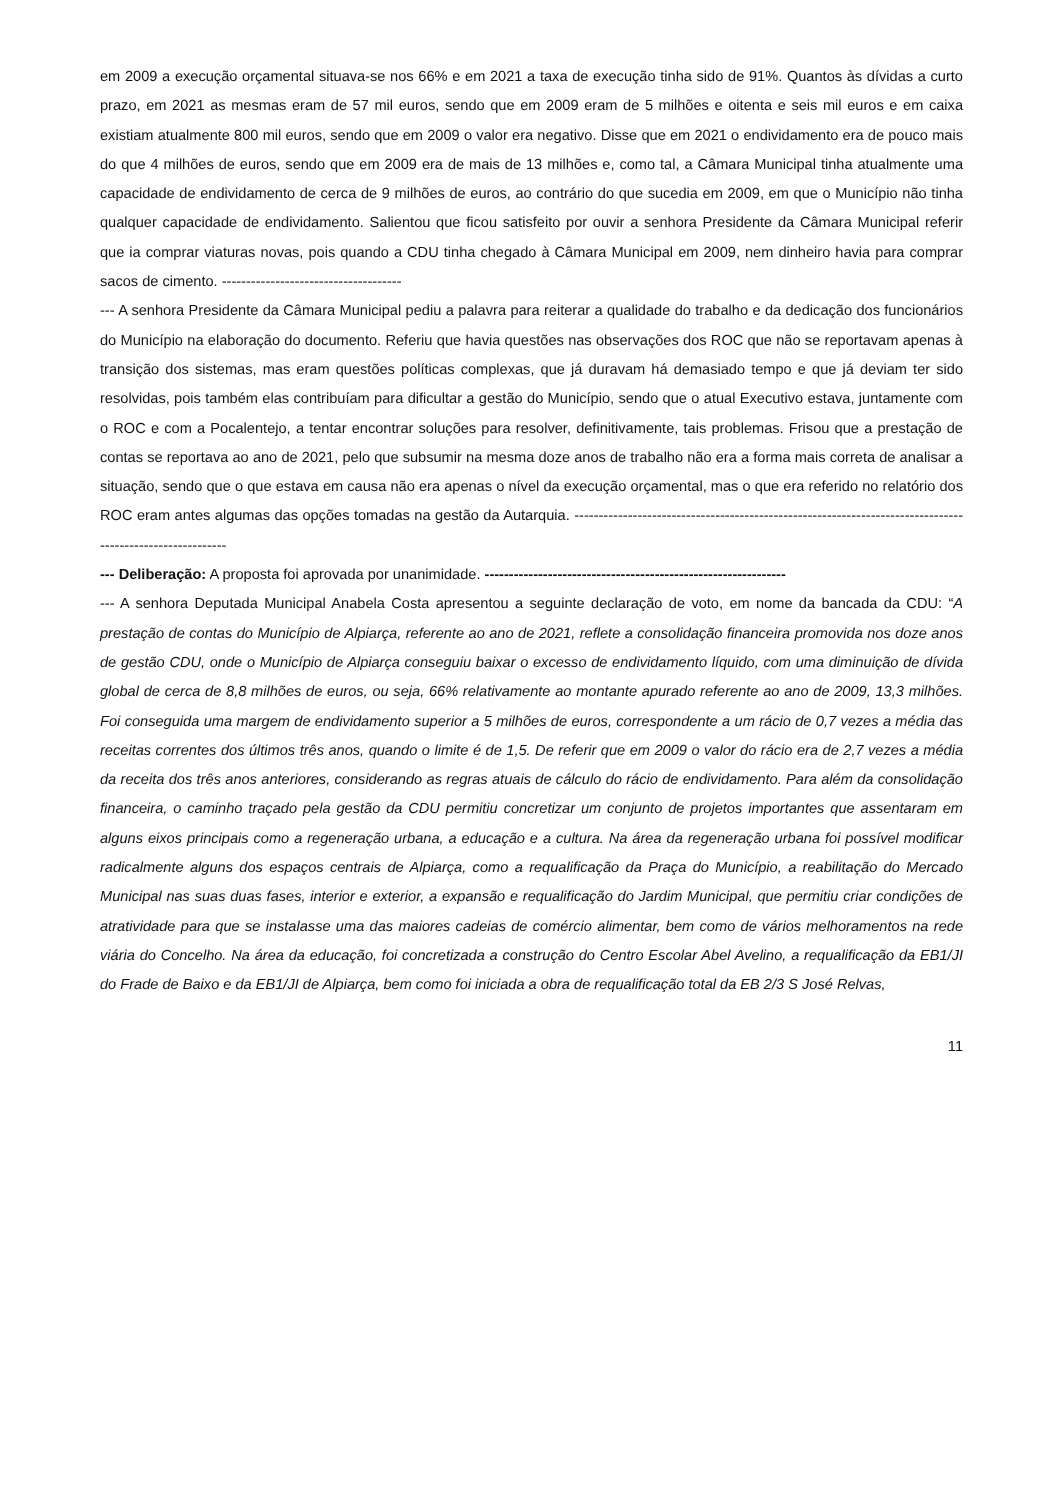em 2009 a execução orçamental situava-se nos 66% e em 2021 a taxa de execução tinha sido de 91%. Quantos às dívidas a curto prazo, em 2021 as mesmas eram de 57 mil euros, sendo que em 2009 eram de 5 milhões e oitenta e seis mil euros e em caixa existiam atualmente 800 mil euros, sendo que em 2009 o valor era negativo. Disse que em 2021 o endividamento era de pouco mais do que 4 milhões de euros, sendo que em 2009 era de mais de 13 milhões e, como tal, a Câmara Municipal tinha atualmente uma capacidade de endividamento de cerca de 9 milhões de euros, ao contrário do que sucedia em 2009, em que o Município não tinha qualquer capacidade de endividamento. Salientou que ficou satisfeito por ouvir a senhora Presidente da Câmara Municipal referir que ia comprar viaturas novas, pois quando a CDU tinha chegado à Câmara Municipal em 2009, nem dinheiro havia para comprar sacos de cimento. -------------------------------------
--- A senhora Presidente da Câmara Municipal pediu a palavra para reiterar a qualidade do trabalho e da dedicação dos funcionários do Município na elaboração do documento. Referiu que havia questões nas observações dos ROC que não se reportavam apenas à transição dos sistemas, mas eram questões políticas complexas, que já duravam há demasiado tempo e que já deviam ter sido resolvidas, pois também elas contribuíam para dificultar a gestão do Município, sendo que o atual Executivo estava, juntamente com o ROC e com a Pocalentejo, a tentar encontrar soluções para resolver, definitivamente, tais problemas. Frisou que a prestação de contas se reportava ao ano de 2021, pelo que subsumir na mesma doze anos de trabalho não era a forma mais correta de analisar a situação, sendo que o que estava em causa não era apenas o nível da execução orçamental, mas o que era referido no relatório dos ROC eram antes algumas das opções tomadas na gestão da Autarquia. ----------------------------------------------------------------------------------------------------------
--- Deliberação: A proposta foi aprovada por unanimidade. --------------------------------------------------------------
--- A senhora Deputada Municipal Anabela Costa apresentou a seguinte declaração de voto, em nome da bancada da CDU: “A prestação de contas do Município de Alpiarça, referente ao ano de 2021, reflete a consolidação financeira promovida nos doze anos de gestão CDU, onde o Município de Alpiarça conseguiu baixar o excesso de endividamento líquido, com uma diminuição de dívida global de cerca de 8,8 milhões de euros, ou seja, 66% relativamente ao montante apurado referente ao ano de 2009, 13,3 milhões. Foi conseguida uma margem de endividamento superior a 5 milhões de euros, correspondente a um rácio de 0,7 vezes a média das receitas correntes dos últimos três anos, quando o limite é de 1,5. De referir que em 2009 o valor do rácio era de 2,7 vezes a média da receita dos três anos anteriores, considerando as regras atuais de cálculo do rácio de endividamento. Para além da consolidação financeira, o caminho traçado pela gestão da CDU permitiu concretizar um conjunto de projetos importantes que assentaram em alguns eixos principais como a regeneração urbana, a educação e a cultura. Na área da regeneração urbana foi possível modificar radicalmente alguns dos espaços centrais de Alpiarça, como a requalificação da Praça do Município, a reabilitação do Mercado Municipal nas suas duas fases, interior e exterior, a expansão e requalificação do Jardim Municipal, que permitiu criar condições de atratividade para que se instalasse uma das maiores cadeias de comércio alimentar, bem como de vários melhoramentos na rede viária do Concelho. Na área da educação, foi concretizada a construção do Centro Escolar Abel Avelino, a requalificação da EB1/JI do Frade de Baixo e da EB1/JI de Alpiarça, bem como foi iniciada a obra de requalificação total da EB 2/3 S José Relvas,
11